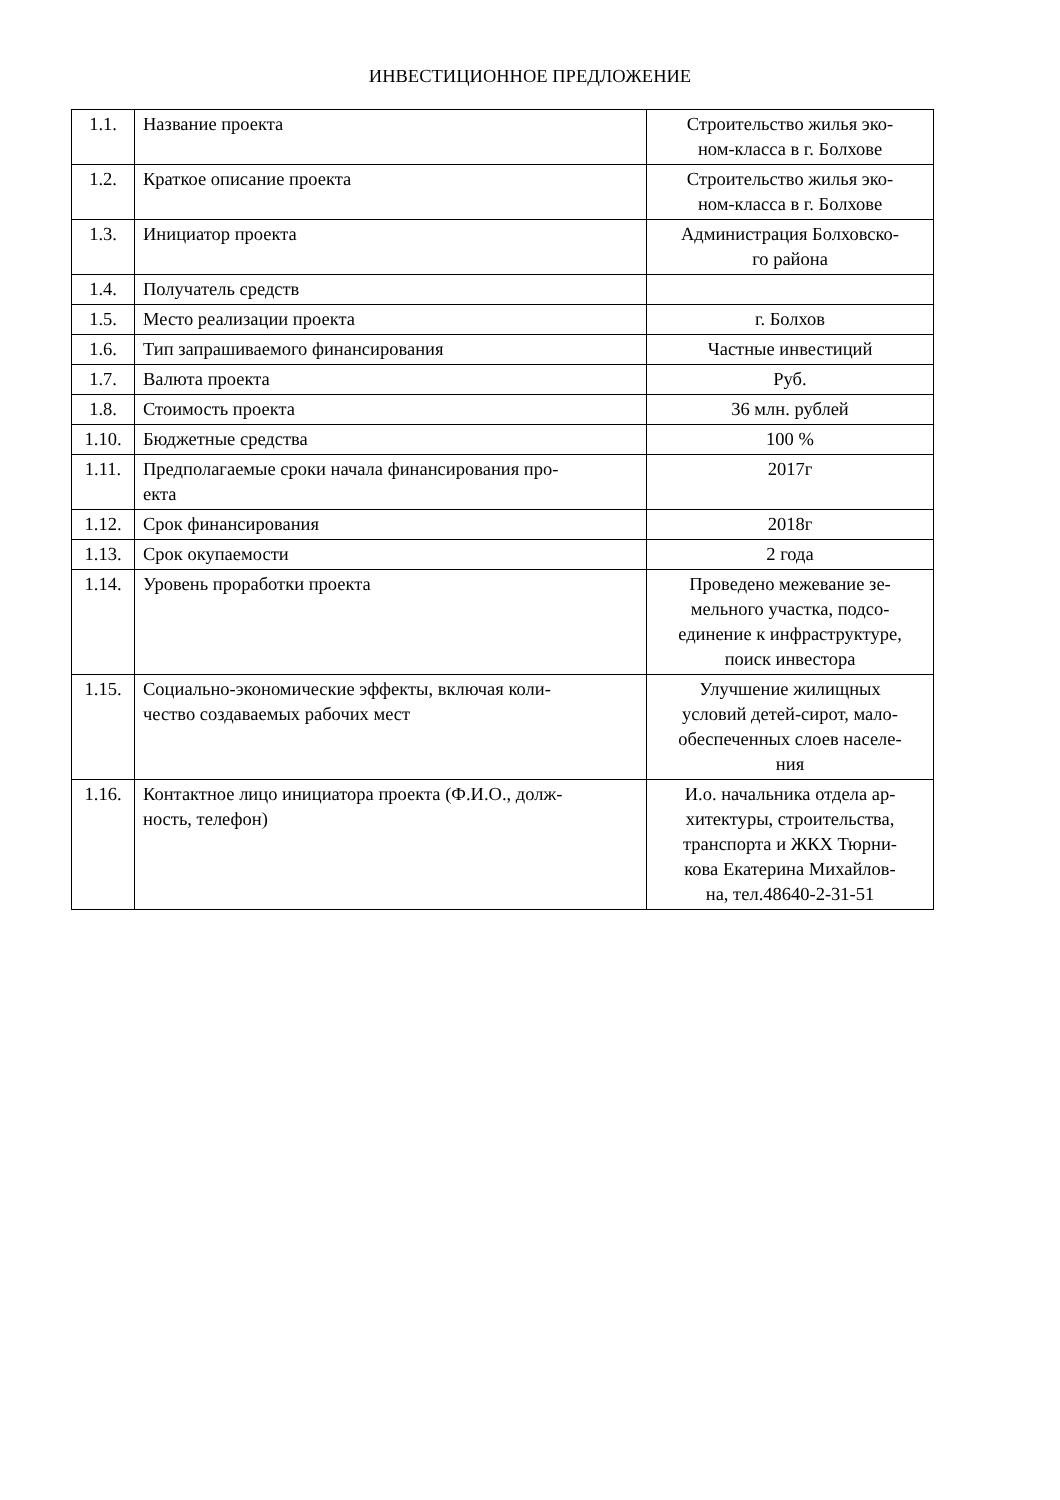ИНВЕСТИЦИОННОЕ ПРЕДЛОЖЕНИЕ
| 1.1. | Название проекта | Строительство жилья эко- ном-класса в г. Болхове |
| 1.2. | Краткое описание проекта | Строительство жилья эко- ном-класса в г. Болхове |
| 1.3. | Инициатор проекта | Администрация Болховско- го района |
| 1.4. | Получатель средств | |
| 1.5. | Место реализации проекта | г. Болхов |
| 1.6. | Тип запрашиваемого финансирования | Частные инвестиций |
| 1.7. | Валюта проекта | Руб. |
| 1.8. | Стоимость проекта | 36 млн. рублей |
| 1.10. | Бюджетные средства | 100 % |
| 1.11. | Предполагаемые сроки начала финансирования про- екта | 2017г |
| 1.12. | Срок финансирования | 2018г |
| 1.13. | Срок окупаемости | 2 года |
| 1.14. | Уровень проработки проекта | Проведено межевание зе- мельного участка, подсо- единение к инфраструктуре, поиск инвестора |
| 1.15. | Социально-экономические эффекты, включая коли- чество создаваемых рабочих мест | Улучшение жилищных условий детей-сирот, мало- обеспеченных слоев населе- ния |
| 1.16. | Контактное лицо инициатора проекта (Ф.И.О., долж- ность, телефон) | И.о. начальника отдела ар- хитектуры, строительства, транспорта и ЖКХ Тюрни- кова Екатерина Михайлов- на, тел.48640-2-31-51 |